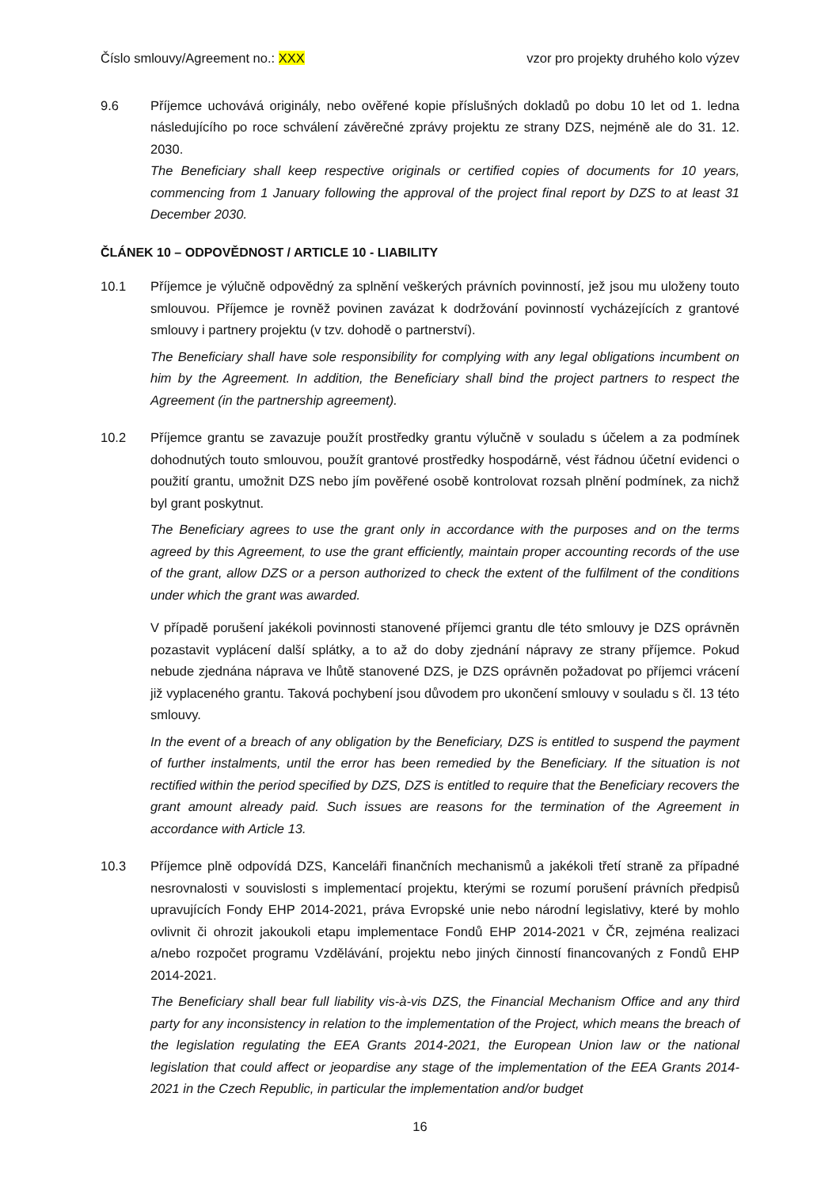Číslo smlouvy/Agreement no.: XXX vzor pro projekty druhého kolo výzev
9.6 Příjemce uchovává originály, nebo ověřené kopie příslušných dokladů po dobu 10 let od 1. ledna následujícího po roce schválení závěrečné zprávy projektu ze strany DZS, nejméně ale do 31. 12. 2030.
The Beneficiary shall keep respective originals or certified copies of documents for 10 years, commencing from 1 January following the approval of the project final report by DZS to at least 31 December 2030.
ČLÁNEK 10 – ODPOVĚDNOST / ARTICLE 10 - LIABILITY
10.1 Příjemce je výlučně odpovědný za splnění veškerých právních povinností, jež jsou mu uloženy touto smlouvou. Příjemce je rovněž povinen zavázat k dodržování povinností vycházejících z grantové smlouvy i partnery projektu (v tzv. dohodě o partnerství).
The Beneficiary shall have sole responsibility for complying with any legal obligations incumbent on him by the Agreement. In addition, the Beneficiary shall bind the project partners to respect the Agreement (in the partnership agreement).
10.2 Příjemce grantu se zavazuje použít prostředky grantu výlučně v souladu s účelem a za podmínek dohodnutých touto smlouvou, použít grantové prostředky hospodárně, vést řádnou účetní evidenci o použití grantu, umožnit DZS nebo jím pověřené osobě kontrolovat rozsah plnění podmínek, za nichž byl grant poskytnut.
The Beneficiary agrees to use the grant only in accordance with the purposes and on the terms agreed by this Agreement, to use the grant efficiently, maintain proper accounting records of the use of the grant, allow DZS or a person authorized to check the extent of the fulfilment of the conditions under which the grant was awarded.
V případě porušení jakékoli povinnosti stanovené příjemci grantu dle této smlouvy je DZS oprávněn pozastavit vyplácení další splátky, a to až do doby zjednání nápravy ze strany příjemce. Pokud nebude zjednána náprava ve lhůtě stanovené DZS, je DZS oprávněn požadovat po příjemci vrácení již vyplaceného grantu. Taková pochybení jsou důvodem pro ukončení smlouvy v souladu s čl. 13 této smlouvy.
In the event of a breach of any obligation by the Beneficiary, DZS is entitled to suspend the payment of further instalments, until the error has been remedied by the Beneficiary. If the situation is not rectified within the period specified by DZS, DZS is entitled to require that the Beneficiary recovers the grant amount already paid. Such issues are reasons for the termination of the Agreement in accordance with Article 13.
10.3 Příjemce plně odpovídá DZS, Kanceláři finančních mechanismů a jakékoli třetí straně za případné nesrovnalosti v souvislosti s implementací projektu, kterými se rozumí porušení právních předpisů upravujících Fondy EHP 2014-2021, práva Evropské unie nebo národní legislativy, které by mohlo ovlivnit či ohrozit jakoukoli etapu implementace Fondů EHP 2014-2021 v ČR, zejména realizaci a/nebo rozpočet programu Vzdělávání, projektu nebo jiných činností financovaných z Fondů EHP 2014-2021.
The Beneficiary shall bear full liability vis-à-vis DZS, the Financial Mechanism Office and any third party for any inconsistency in relation to the implementation of the Project, which means the breach of the legislation regulating the EEA Grants 2014-2021, the European Union law or the national legislation that could affect or jeopardise any stage of the implementation of the EEA Grants 2014-2021 in the Czech Republic, in particular the implementation and/or budget
16